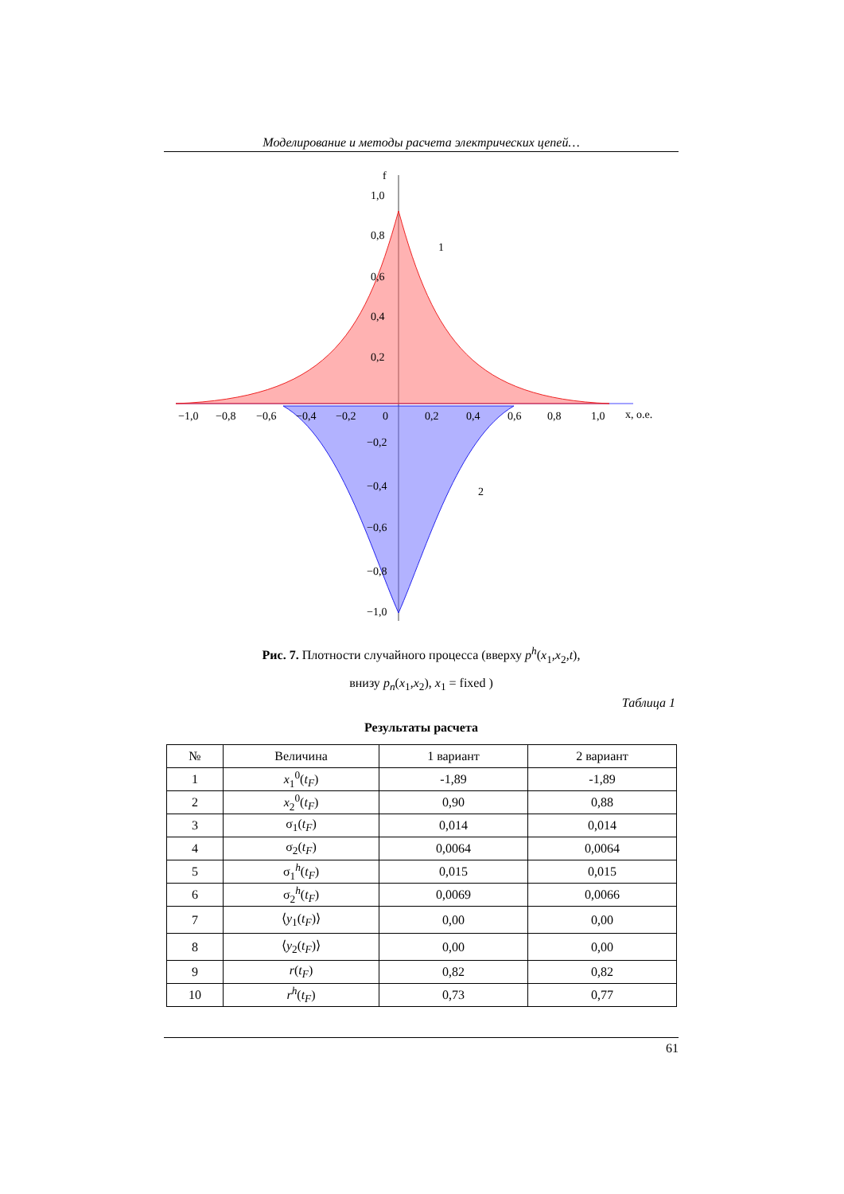Моделирование и методы расчета электрических цепей…
f
1,0
0,8
0,6
0,4
0,2
1
2
−1,0
−0,8
−0,6
−0,4
−0,2
0
0,2
0,4
0,6
0,8
1,0
x, о.е.
−0,2
−0,4
−0,6
−0,8
−1,0
Рис. 7. Плотности случайного процесса (вверху p<sup>h</sup>(x<sub>1</sub>,x<sub>2</sub>,t),
внизу p<sub>n</sub>(x<sub>1</sub>,x<sub>2</sub>), x<sub>1</sub> = fixed )
Таблица 1
Результаты расчета
| № | Величина | 1 вариант | 2 вариант |
| --- | --- | --- | --- |
| 1 | x<sub>1</sub><sup>0</sup>( t<sub>F</sub> ) | -1,89 | -1,89 |
| 2 | x<sub>2</sub><sup>0</sup>( t<sub>F</sub> ) | 0,90 | 0,88 |
| 3 | σ<sub>1</sub>( t<sub>F</sub> ) | 0,014 | 0,014 |
| 4 | σ<sub>2</sub>( t<sub>F</sub> ) | 0,0064 | 0,0064 |
| 5 | σ<sub>1</sub><sup>h</sup>( t<sub>F</sub> ) | 0,015 | 0,015 |
| 6 | σ<sub>2</sub><sup>h</sup>( t<sub>F</sub> ) | 0,0069 | 0,0066 |
| 7 | ⟨ y<sub>1</sub>( t<sub>F</sub> )⟩ | 0,00 | 0,00 |
| 8 | ⟨ y<sub>2</sub>( t<sub>F</sub> )⟩ | 0,00 | 0,00 |
| 9 | r ( t<sub>F</sub> ) | 0,82 | 0,82 |
| 10 | r<sup>h</sup> ( t<sub>F</sub> ) | 0,73 | 0,77 |
61